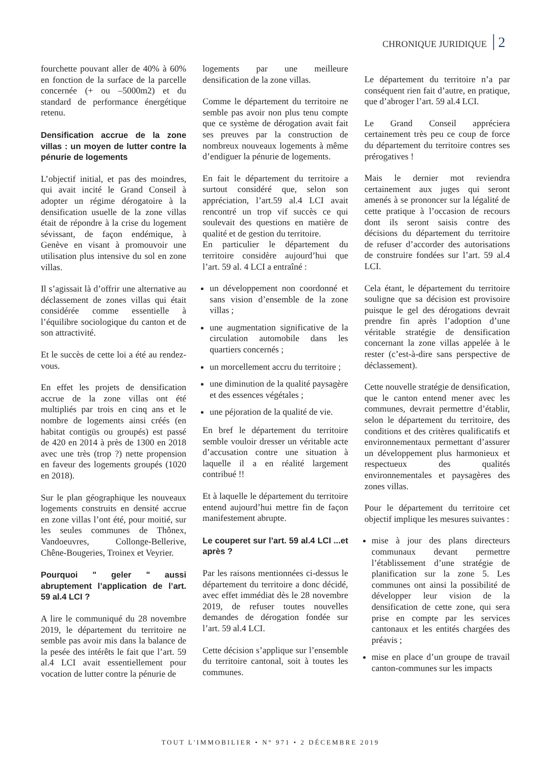CHRONIQUE JURIDIQUE 2
fourchette pouvant aller de 40% à 60% en fonction de la surface de la parcelle concernée (+ ou –5000m2) et du standard de performance énergétique retenu.
Densification accrue de la zone villas : un moyen de lutter contre la pénurie de logements
L’objectif initial, et pas des moindres, qui avait incité le Grand Conseil à adopter un régime dérogatoire à la densification usuelle de la zone villas était de répondre à la crise du logement sévissant, de façon endémique, à Genève en visant à promouvoir une utilisation plus intensive du sol en zone villas.
Il s’agissait là d’offrir une alternative au déclassement de zones villas qui était considérée comme essentielle à l’équilibre sociologique du canton et de son attractivité.
Et le succès de cette loi a été au rendez-vous.
En effet les projets de densification accrue de la zone villas ont été multipliés par trois en cinq ans et le nombre de logements ainsi créés (en habitat contigüs ou groupés) est passé de 420 en 2014 à près de 1300 en 2018 avec une très (trop ?) nette propension en faveur des logements groupés (1020 en 2018).
Sur le plan géographique les nouveaux logements construits en densité accrue en zone villas l’ont été, pour moitié, sur les seules communes de Thônex, Vandoeuvres, Collonge-Bellerive, Chêne-Bougeries, Troinex et Veyrier.
Pourquoi " geler " aussi abruptement l’application de l’art. 59 al.4 LCI ?
A lire le communiqué du 28 novembre 2019, le département du territoire ne semble pas avoir mis dans la balance de la pesée des intérêts le fait que l’art. 59 al.4 LCI avait essentiellement pour vocation de lutter contre la pénurie de
logements par une meilleure densification de la zone villas.
Comme le département du territoire ne semble pas avoir non plus tenu compte que ce système de dérogation avait fait ses preuves par la construction de nombreux nouveaux logements à même d’endiguer la pénurie de logements.
En fait le département du territoire a surtout considéré que, selon son appréciation, l’art.59 al.4 LCI avait rencontré un trop vif succès ce qui soulevait des questions en matière de qualité et de gestion du territoire.
En particulier le département du territoire considère aujourd’hui que l’art. 59 al. 4 LCI a entraîné :
un développement non coordonné et sans vision d’ensemble de la zone villas ;
une augmentation significative de la circulation automobile dans les quartiers concernés ;
un morcellement accru du territoire ;
une diminution de la qualité paysagère et des essences végétales ;
une péjoration de la qualité de vie.
En bref le département du territoire semble vouloir dresser un véritable acte d’accusation contre une situation à laquelle il a en réalité largement contribué !!
Et à laquelle le département du territoire entend aujourd’hui mettre fin de façon manifestement abrupte.
Le couperet sur l’art. 59 al.4 LCI ...et après ?
Par les raisons mentionnées ci-dessus le département du territoire a donc décidé, avec effet immédiat dès le 28 novembre 2019, de refuser toutes nouvelles demandes de dérogation fondée sur l’art. 59 al.4 LCI.
Cette décision s’applique sur l’ensemble du territoire cantonal, soit à toutes les communes.
Le département du territoire n’a par conséquent rien fait d’autre, en pratique, que d’abroger l’art. 59 al.4 LCI.
Le Grand Conseil appréciera certainement très peu ce coup de force du département du territoire contres ses prérogatives !
Mais le dernier mot reviendra certainement aux juges qui seront amenés à se prononcer sur la légalité de cette pratique à l’occasion de recours dont ils seront saisis contre des décisions du département du territoire de refuser d’accorder des autorisations de construire fondées sur l’art. 59 al.4 LCI.
Cela étant, le département du territoire souligne que sa décision est provisoire puisque le gel des dérogations devrait prendre fin après l’adoption d’une véritable stratégie de densification concernant la zone villas appelée à le rester (c’est-à-dire sans perspective de déclassement).
Cette nouvelle stratégie de densification, que le canton entend mener avec les communes, devrait permettre d’établir, selon le département du territoire, des conditions et des critères qualificatifs et environnementaux permettant d’assurer un développement plus harmonieux et respectueux des qualités environnementales et paysagères des zones villas.
Pour le département du territoire cet objectif implique les mesures suivantes :
mise à jour des plans directeurs communaux devant permettre l’établissement d’une stratégie de planification sur la zone 5. Les communes ont ainsi la possibilité de développer leur vision de la densification de cette zone, qui sera prise en compte par les services cantonaux et les entités chargées des préavis ;
mise en place d’un groupe de travail canton-communes sur les impacts
TOUT L'IMMOBILIER • N° 971 • 2 DÉCEMBRE 2019